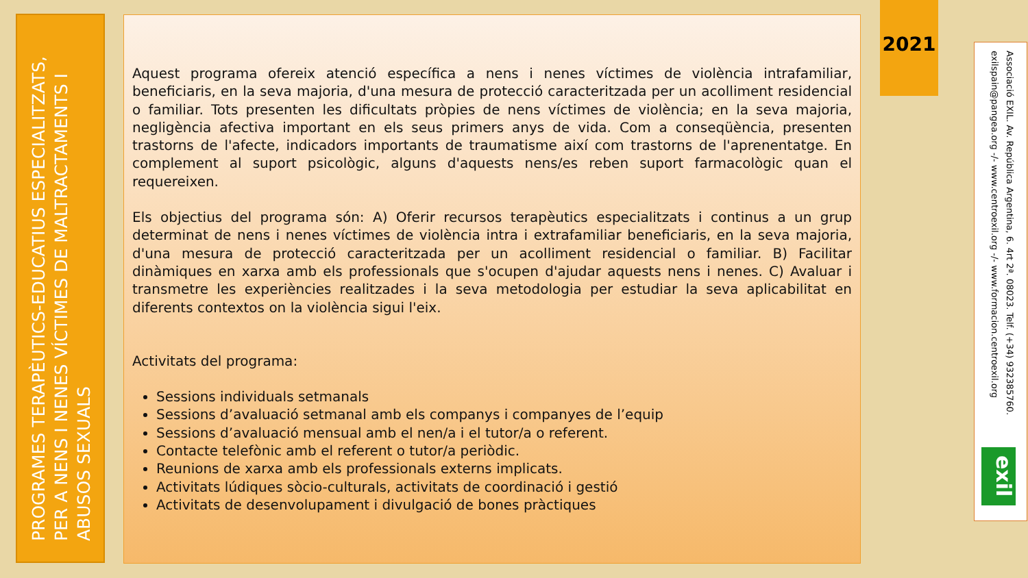PROGRAMES TERAPÈUTICS-EDUCATIUS ESPECIALITZATS, PER A NENS I NENES VÍCTIMES DE MALTRACTAMENTS I ABUSOS SEXUALS
Aquest programa ofereix atenció específica a nens i nenes víctimes de violència intrafamiliar, beneficiaris, en la seva majoria, d'una mesura de protecció caracteritzada per un acolliment residencial o familiar. Tots presenten les dificultats pròpies de nens víctimes de violència; en la seva majoria, negligència afectiva important en els seus primers anys de vida. Com a conseqüència, presenten trastorns de l'afecte, indicadors importants de traumatisme així com trastorns de l'aprenentatge. En complement al suport psicològic, alguns d'aquests nens/es reben suport farmacològic quan el requereixen.
Els objectius del programa són: A) Oferir recursos terapèutics especialitzats i continus a un grup determinat de nens i nenes víctimes de violència intra i extrafamiliar beneficiaris, en la seva majoria, d'una mesura de protecció caracteritzada per un acolliment residencial o familiar. B) Facilitar dinàmiques en xarxa amb els professionals que s'ocupen d'ajudar aquests nens i nenes. C) Avaluar i transmetre les experiències realitzades i la seva metodologia per estudiar la seva aplicabilitat en diferents contextos on la violència sigui l'eix.
Activitats del programa:
Sessions individuals setmanals
Sessions d’avaluació setmanal amb els companys i companyes de l’equip
Sessions d’avaluació mensual amb el nen/a i el tutor/a o referent.
Contacte telefònic amb el referent o tutor/a periòdic.
Reunions de xarxa amb els professionals externs implicats.
Activitats lúdiques sòcio-culturals, activitats de coordinació i gestió
Activitats de desenvolupament i divulgació de bones pràctiques
2021
Associació EXIL. Av. República Argentina, 6. 4rt 2ª. 08023. Telf. (+34) 932385760. exilspain@pangea.org -/- www.centroexil.org -/- www.formacion.centroexil.org
exil